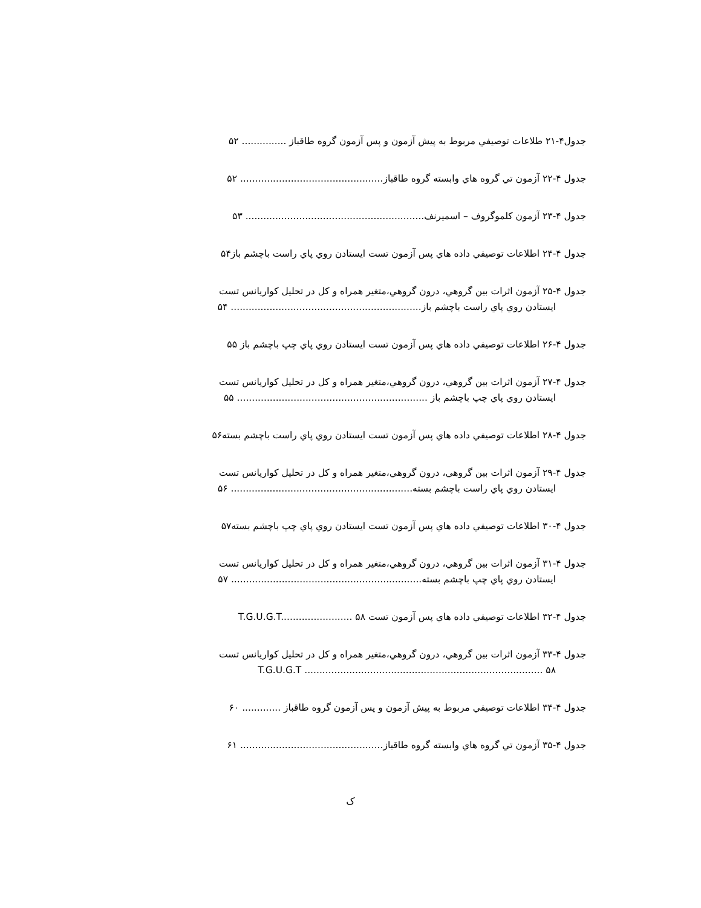جدول۴-۲۱ طلاعات توصيفي مربوط به پيش آزمون و پس آزمون گروه طاقباز ............... ۵۲
جدول ۴-۲۲ آزمون تي گروه هاي وابسته گروه طاقباز................................................ ۵۲
جدول ۴-۲۳ آزمون كلموگروف – اسميرنف............................................................ ۵۳
جدول ۴-۲۴ اطلاعات توصيفي داده هاي پس آزمون تست ايستادن روي پاي راست باچشم باز۵۴
جدول ۴-۲۵ آزمون اثرات بين گروهي، درون گروهي،متغير همراه و كل در تحليل كواريانس تست
ايستادن روي پاي راست باچشم باز................................................................ ۵۴
جدول ۴-۲۶ اطلاعات توصيفي داده هاي پس آزمون تست ايستادن روي پاي چپ باچشم باز ۵۵
جدول ۴-۲۷ آزمون اثرات بين گروهي، درون گروهي،متغير همراه و كل در تحليل كواريانس تست
ايستادن روي پاي چپ باچشم باز ................................................................ ۵۵
جدول ۴-۲۸ اطلاعات توصيفي داده هاي پس آزمون تست ايستادن روي پاي راست باچشم بسته۵۶
جدول ۴-۲۹ آزمون اثرات بين گروهي، درون گروهي،متغير همراه و كل در تحليل كواريانس تست
ايستادن روي پاي راست باچشم بسته............................................................. ۵۶
جدول ۴-۳۰ اطلاعات توصيفي داده هاي پس آزمون تست ايستادن روي پاي چپ باچشم بسته۵۷
جدول ۴-۳۱ آزمون اثرات بين گروهي، درون گروهي،متغير همراه و كل در تحليل كواريانس تست
ايستادن روي پاي چپ باچشم بسته................................................................ ۵۷
جدول ۴-۳۲ اطلاعات توصيفي داده هاي پس آزمون تست T.G.U.G.T........................ ۵۸
جدول ۴-۳۳ آزمون اثرات بين گروهي، درون گروهي،متغير همراه و كل در تحليل كواريانس تست
T.G.U.G.T ................................................................................ ۵۸
جدول ۴-۳۴ اطلاعات توصيفي مربوط به پيش آزمون و پس آزمون گروه طاقباز ............. ۶۰
جدول ۴-۳۵ آزمون تي گروه هاي وابسته گروه طاقباز................................................ ۶۱
ک